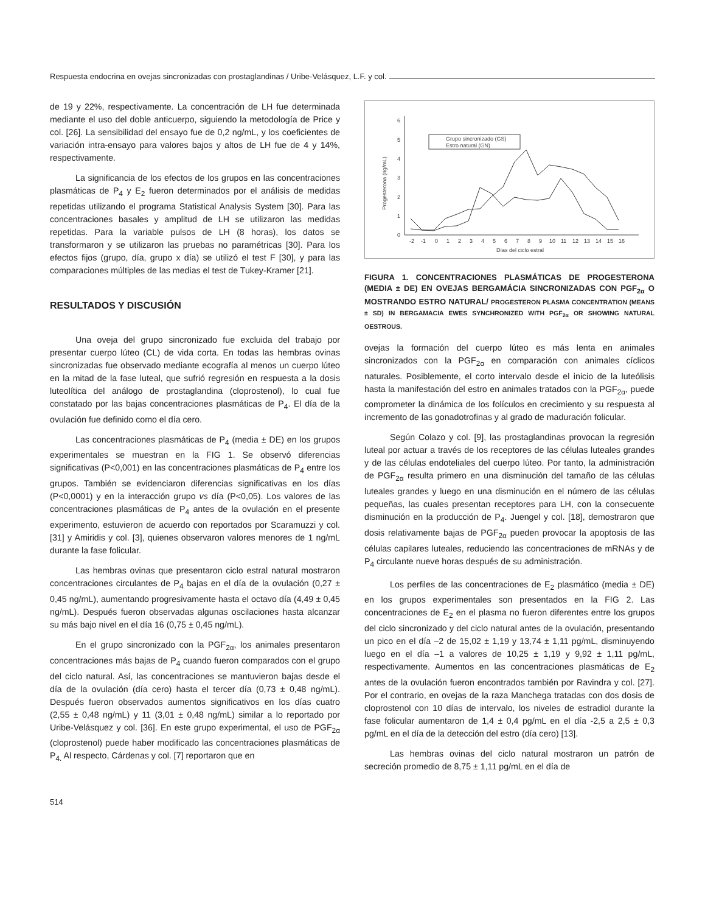Respuesta endocrina en ovejas sincronizadas con prostaglandinas / Uribe-Velásquez, L.F. y col.
de 19 y 22%, respectivamente. La concentración de LH fue determinada mediante el uso del doble anticuerpo, siguiendo la metodología de Price y col. [26]. La sensibilidad del ensayo fue de 0,2 ng/mL, y los coeficientes de variación intra-ensayo para valores bajos y altos de LH fue de 4 y 14%, respectivamente.
La significancia de los efectos de los grupos en las concentraciones plasmáticas de P<sub>4</sub> y E<sub>2</sub> fueron determinados por el análisis de medidas repetidas utilizando el programa Statistical Analysis System [30]. Para las concentraciones basales y amplitud de LH se utilizaron las medidas repetidas. Para la variable pulsos de LH (8 horas), los datos se transformaron y se utilizaron las pruebas no paramétricas [30]. Para los efectos fijos (grupo, día, grupo x día) se utilizó el test F [30], y para las comparaciones múltiples de las medias el test de Tukey-Kramer [21].
RESULTADOS Y DISCUSIÓN
Una oveja del grupo sincronizado fue excluida del trabajo por presentar cuerpo lúteo (CL) de vida corta. En todas las hembras ovinas sincronizadas fue observado mediante ecografía al menos un cuerpo lúteo en la mitad de la fase luteal, que sufrió regresión en respuesta a la dosis luteolítica del análogo de prostaglandina (cloprostenol), lo cual fue constatado por las bajas concentraciones plasmáticas de P<sub>4</sub>. El día de la ovulación fue definido como el día cero.
Las concentraciones plasmáticas de P<sub>4</sub> (media ± DE) en los grupos experimentales se muestran en la FIG 1. Se observó diferencias significativas (P<0,001) en las concentraciones plasmáticas de P<sub>4</sub> entre los grupos. También se evidenciaron diferencias significativas en los días (P<0,0001) y en la interacción grupo vs día (P<0,05). Los valores de las concentraciones plasmáticas de P<sub>4</sub> antes de la ovulación en el presente experimento, estuvieron de acuerdo con reportados por Scaramuzzi y col. [31] y Amiridis y col. [3], quienes observaron valores menores de 1 ng/mL durante la fase folicular.
Las hembras ovinas que presentaron ciclo estral natural mostraron concentraciones circulantes de P<sub>4</sub> bajas en el día de la ovulación (0,27 ± 0,45 ng/mL), aumentando progresivamente hasta el octavo día (4,49 ± 0,45 ng/mL). Después fueron observadas algunas oscilaciones hasta alcanzar su más bajo nivel en el día 16 (0,75 ± 0,45 ng/mL).
En el grupo sincronizado con la PGF<sub>2α</sub>, los animales presentaron concentraciones más bajas de P<sub>4</sub> cuando fueron comparados con el grupo del ciclo natural. Así, las concentraciones se mantuvieron bajas desde el día de la ovulación (día cero) hasta el tercer día (0,73 ± 0,48 ng/mL). Después fueron observados aumentos significativos en los días cuatro (2,55 ± 0,48 ng/mL) y 11 (3,01 ± 0,48 ng/mL) similar a lo reportado por Uribe-Velásquez y col. [36]. En este grupo experimental, el uso de PGF<sub>2α</sub> (cloprostenol) puede haber modificado las concentraciones plasmáticas de P<sub>4.</sub> Al respecto, Cárdenas y col. [7] reportaron que en
0
1
2
3
4
5
6
Progesterona (ng/mL)
-2
-1
0
1
2
3
4
5
6
7
8
9
10
11
12
13
14
15
16
Días del ciclo estral
Grupo sincronizado (GS)
Estro natural (GN)
FIGURA 1. CONCENTRACIONES PLASMÁTICAS DE PROGESTERONA (MEDIA ± DE) EN OVEJAS BERGAMÁCIA SINCRONIZADAS CON PGF<sub>2α</sub> O MOSTRANDO ESTRO NATURAL/ PROGESTERON PLASMA CONCENTRATION (MEANS ± SD) IN BERGAMACIA EWES SYNCHRONIZED WITH PGF<sub>2α</sub> OR SHOWING NATURAL OESTROUS.
ovejas la formación del cuerpo lúteo es más lenta en animales sincronizados con la PGF<sub>2α</sub> en comparación con animales cíclicos naturales. Posiblemente, el corto intervalo desde el inicio de la luteólisis hasta la manifestación del estro en animales tratados con la PGF<sub>2α</sub>, puede comprometer la dinámica de los folículos en crecimiento y su respuesta al incremento de las gonadotrofinas y al grado de maduración folicular.
Según Colazo y col. [9], las prostaglandinas provocan la regresión luteal por actuar a través de los receptores de las células luteales grandes y de las células endoteliales del cuerpo lúteo. Por tanto, la administración de PGF<sub>2α</sub> resulta primero en una disminución del tamaño de las células luteales grandes y luego en una disminución en el número de las células pequeñas, las cuales presentan receptores para LH, con la consecuente disminución en la producción de P<sub>4</sub>. Juengel y col. [18], demostraron que dosis relativamente bajas de PGF<sub>2α</sub> pueden provocar la apoptosis de las células capilares luteales, reduciendo las concentraciones de mRNAs y de P<sub>4</sub> circulante nueve horas después de su administración.
Los perfiles de las concentraciones de E<sub>2</sub> plasmático (media ± DE) en los grupos experimentales son presentados en la FIG 2. Las concentraciones de E<sub>2</sub> en el plasma no fueron diferentes entre los grupos del ciclo sincronizado y del ciclo natural antes de la ovulación, presentando un pico en el día –2 de 15,02 ± 1,19 y 13,74 ± 1,11 pg/mL, disminuyendo luego en el día –1 a valores de 10,25 ± 1,19 y 9,92 ± 1,11 pg/mL, respectivamente. Aumentos en las concentraciones plasmáticas de E<sub>2</sub> antes de la ovulación fueron encontrados también por Ravindra y col. [27]. Por el contrario, en ovejas de la raza Manchega tratadas con dos dosis de cloprostenol con 10 días de intervalo, los niveles de estradiol durante la fase folicular aumentaron de 1,4 ± 0,4 pg/mL en el día -2,5 a 2,5 ± 0,3 pg/mL en el día de la detección del estro (día cero) [13].
Las hembras ovinas del ciclo natural mostraron un patrón de secreción promedio de 8,75 ± 1,11 pg/mL en el día de
514